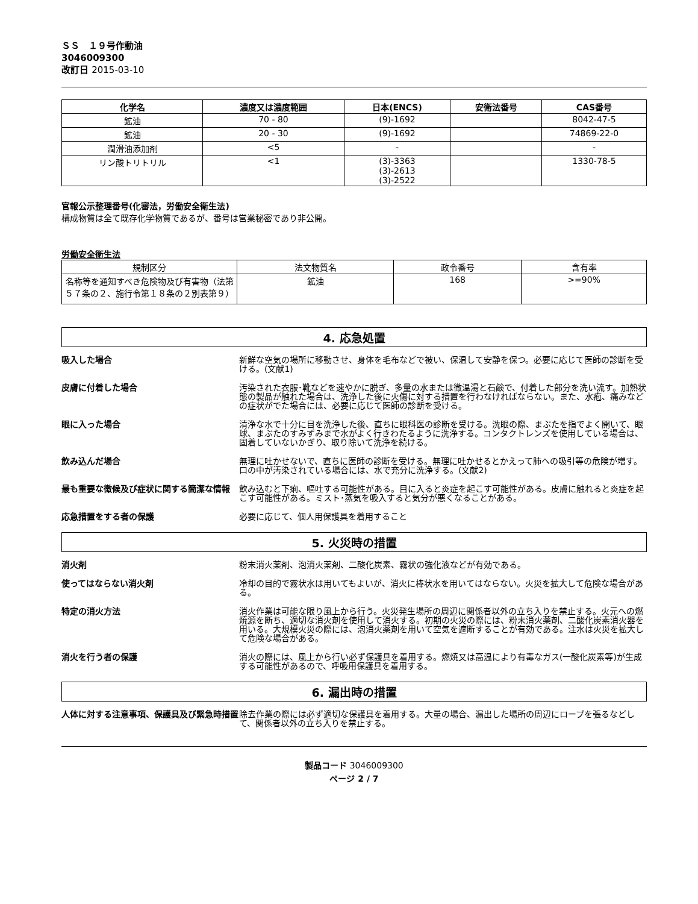ＳＳ　１９号作動油
3046009300
改訂日 2015-03-10
| 化学名 | 濃度又は濃度範囲 | 日本(ENCS) | 安衛法番号 | CAS番号 |
| --- | --- | --- | --- | --- |
| 鉱油 | 70 - 80 | (9)-1692 | | 8042-47-5 |
| 鉱油 | 20 - 30 | (9)-1692 | | 74869-22-0 |
| 潤滑油添加剤 | <5 | - | | - |
| リン酸トリトリル | <1 | (3)-3363 (3)-2613 (3)-2522 | | 1330-78-5 |
官報公示整理番号(化審法，労働安全衛生法)
構成物質は全て既存化学物質であるが、番号は営業秘密であり非公開。
労働安全衛生法
| 規制区分 | 法文物質名 | 政令番号 | 含有率 |
| 名称等を通知すべき危険物及び有害物（法第５７条の２、施行令第１８条の２別表第９） | 鉱油 | 168 | >=90% |
4. 応急処置
吸入した場合 新鮮な空気の場所に移動させ、身体を毛布などで被い、保温して安静を保つ。必要に応じて医師の診断を受ける。(文献1)
皮膚に付着した場合 汚染された衣服･靴などを速やかに脱ぎ、多量の水または微温湯と石鹸で、付着した部分を洗い流す。加熱状態の製品が触れた場合は、洗浄した後に火傷に対する措置を行わなければならない。また、水疱、痛みなどの症状がでた場合には、必要に応じて医師の診断を受ける。
眼に入った場合 清浄な水で十分に目を洗浄した後、直ちに眼科医の診断を受ける。洗眼の際、まぶたを指でよく開いて、眼球、まぶたのすみずみまで水がよく行きわたるように洗浄する。コンタクトレンズを使用している場合は、固着していないかぎり、取り除いて洗浄を続ける。
飲み込んだ場合 無理に吐かせないで、直ちに医師の診断を受ける。無理に吐かせるとかえって肺への吸引等の危険が増す。口の中が汚染されている場合には、水で充分に洗浄する。(文献2)
最も重要な徴候及び症状に関する簡潔な情報 飲み込むと下痢、嘔吐する可能性がある。目に入ると炎症を起こす可能性がある。皮膚に触れると炎症を起こす可能性がある。ミスト･蒸気を吸入すると気分が悪くなることがある。
応急措置をする者の保護 必要に応じて、個人用保護具を着用すること
5. 火災時の措置
消火剤 粉末消火薬剤、泡消火薬剤、二酸化炭素、霧状の強化液などが有効である。
使ってはならない消火剤 冷却の目的で霧状水は用いてもよいが、消火に棒状水を用いてはならない。火災を拡大して危険な場合がある。
特定の消火方法 消火作業は可能な限り風上から行う。火災発生場所の周辺に関係者以外の立ち入りを禁止する。火元への燃焼源を断ち、適切な消火剤を使用して消火する。初期の火災の際には、粉末消火薬剤、二酸化炭素消火器を用いる。大規模火災の際には、泡消火薬剤を用いて空気を遮断することが有効である。注水は火災を拡大して危険な場合がある。
消火を行う者の保護 消火の際には、風上から行い必ず保護具を着用する。燃焼又は高温により有毒なガス(一酸化炭素等)が生成する可能性があるので、呼吸用保護具を着用する。
6. 漏出時の措置
人体に対する注意事項、保護具及び緊急時措置 除去作業の際には必ず適切な保護具を着用する。大量の場合、漏出した場所の周辺にロープを張るなどして、関係者以外の立ち入りを禁止する。
製品コード 3046009300
ページ 2 / 7